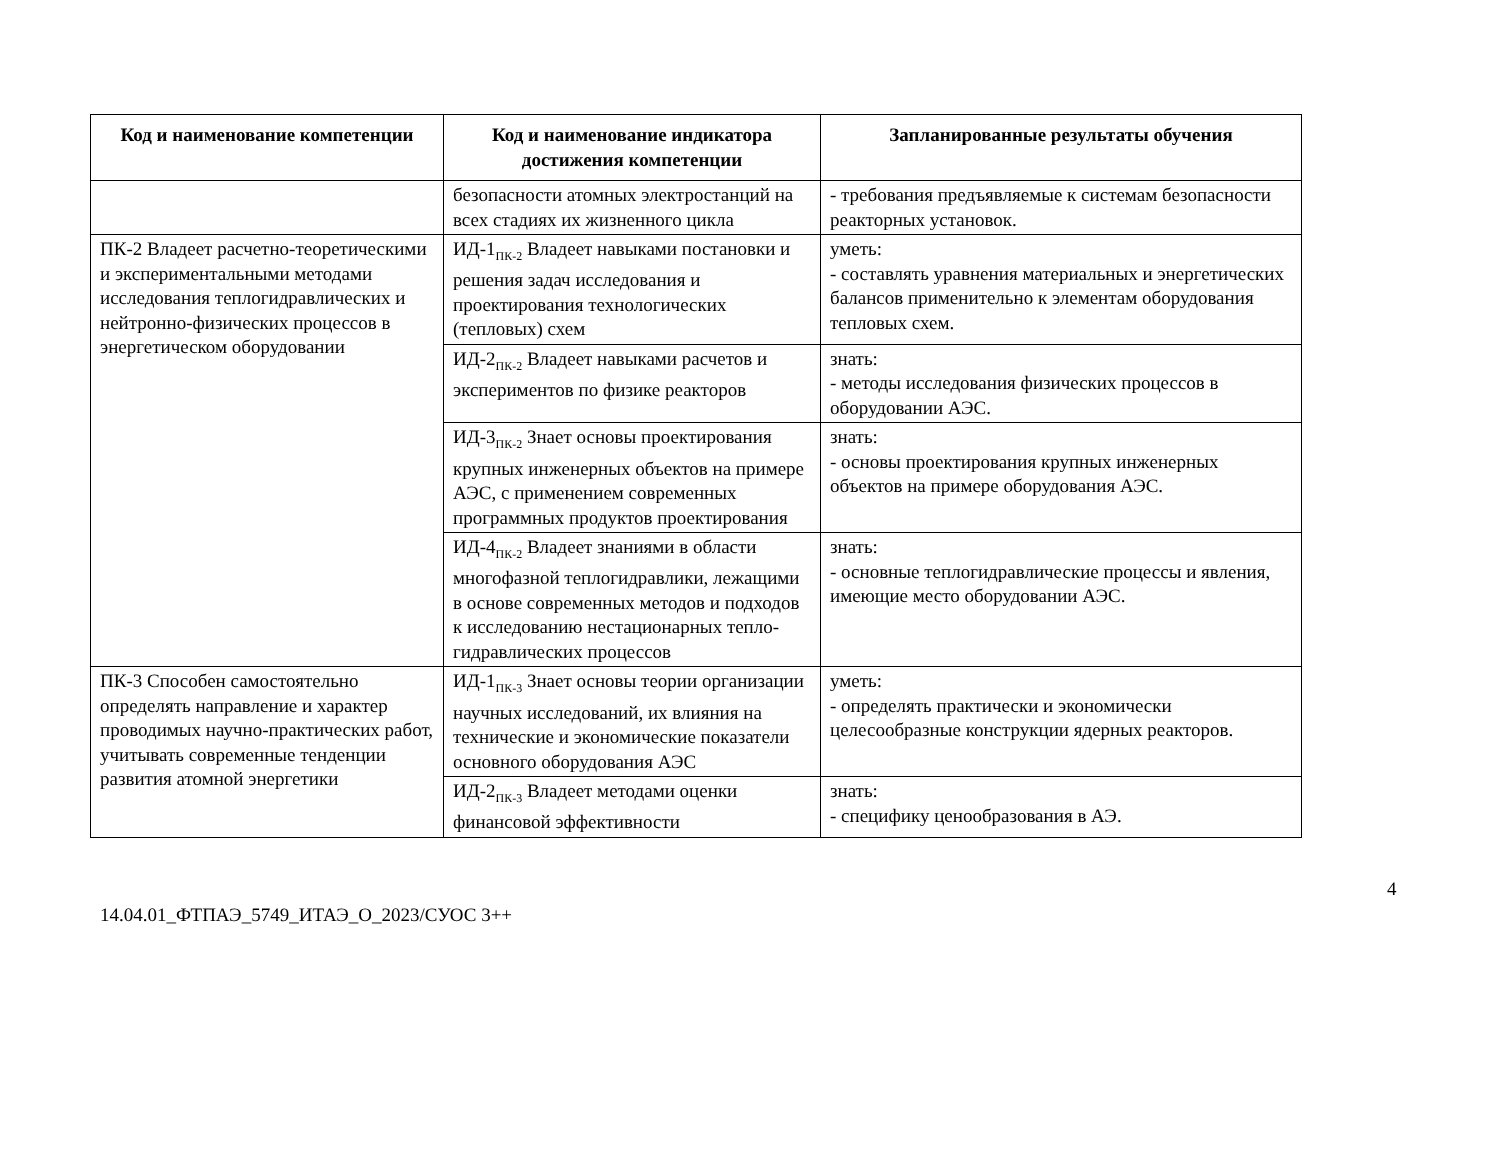| Код и наименование компетенции | Код и наименование индикатора достижения компетенции | Запланированные результаты обучения |
| --- | --- | --- |
| | безопасности атомных электростанций на всех стадиях их жизненного цикла | - требования предъявляемые к системам безопасности реакторных установок. |
| ПК-2 Владеет расчетно-теоретическими и экспериментальными методами исследования теплогидравлических и нейтронно-физических процессов в энергетическом оборудовании | ИД-1<sub>ПК-2</sub> Владеет навыками постановки и решения задач исследования и проектирования технологических (тепловых) схем | уметь: - составлять уравнения материальных и энергетических балансов применительно к элементам оборудования тепловых схем. |
| | ИД-2<sub>ПК-2</sub> Владеет навыками расчетов и экспериментов по физике реакторов | знать: - методы исследования физических процессов в оборудовании АЭС. |
| | ИД-3<sub>ПК-2</sub> Знает основы проектирования крупных инженерных объектов на примере АЭС, с применением современных программных продуктов проектирования | знать: - основы проектирования крупных инженерных объектов на примере оборудования АЭС. |
| | ИД-4<sub>ПК-2</sub> Владеет знаниями в области многофазной теплогидравлики, лежащими в основе современных методов и подходов к исследованию нестационарных тепло-гидравлических процессов | знать: - основные теплогидравлические процессы и явления, имеющие место оборудовании АЭС. |
| ПК-3 Способен самостоятельно определять направление и характер проводимых научно-практических работ, учитывать современные тенденции развития атомной энергетики | ИД-1<sub>ПК-3</sub> Знает основы теории организации научных исследований, их влияния на технические и экономические показатели основного оборудования АЭС | уметь: - определять практически и экономически целесообразные конструкции ядерных реакторов. |
| | ИД-2<sub>ПК-3</sub> Владеет методами оценки финансовой эффективности | знать: - специфику ценообразования в АЭ. |
4
14.04.01_ФТПАЭ_5749_ИТАЭ_О_2023/СУОС 3++